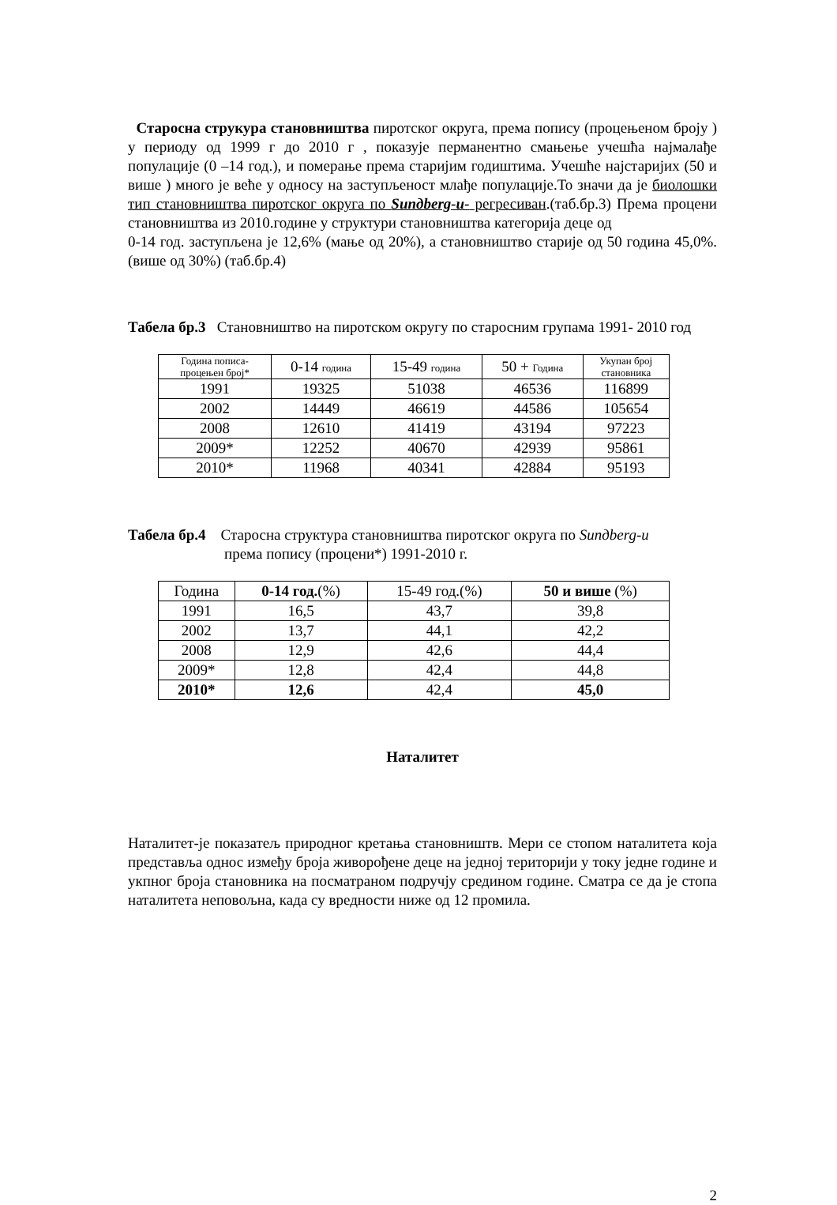Старосна струкура становништва пиротског округа, према попису (процењеном броју ) у периоду од 1999 г до 2010 г , показује перманентно смањење учешћа најмалађе популације (0 –14 год.), и померање према старијим годиштима. Учешће најстаријих (50 и више ) много је веће у односу на заступљеност млађе популације.То значи да је биолошки тип становништва пиротског округа по Sunдberg-u- регресиван.(таб.бр.3) Према процени становништва из 2010.године у структури становништва категорија деце од
0-14 год. заступљена је 12,6% (мање од 20%), а становништво старије од 50 година 45,0%.(више од 30%) (таб.бр.4)
Табела бр.3 Становништво на пиротском округу по старосним групама 1991- 2010 год
| Година пописа- процењен број* | 0-14 година | 15-49 година | 50 + Година | Укупан број становника |
| 1991 | 19325 | 51038 | 46536 | 116899 |
| 2002 | 14449 | 46619 | 44586 | 105654 |
| 2008 | 12610 | 41419 | 43194 | 97223 |
| 2009* | 12252 | 40670 | 42939 | 95861 |
| 2010* | 11968 | 40341 | 42884 | 95193 |
Табела бр.4 Старосна структура становништва пиротског округа по Sunдberg-u
према попису (процени*) 1991-2010 г.
| Година | 0-14 год. (%) | 15-49 год.(%) | 50 и више (%) |
| 1991 | 16,5 | 43,7 | 39,8 |
| 2002 | 13,7 | 44,1 | 42,2 |
| 2008 | 12,9 | 42,6 | 44,4 |
| 2009* | 12,8 | 42,4 | 44,8 |
| 2010* | 12,6 | 42,4 | 45,0 |
Наталитет
Наталитет-је показатељ природног кретања становништв. Мери се стопом наталитета која представља однос између броја живорођене деце на једној територији у току једне године и укпног броја становника на посматраном подручју средином године. Сматра се да је стопа наталитета неповољна, када су вредности ниже од 12 промила.
2